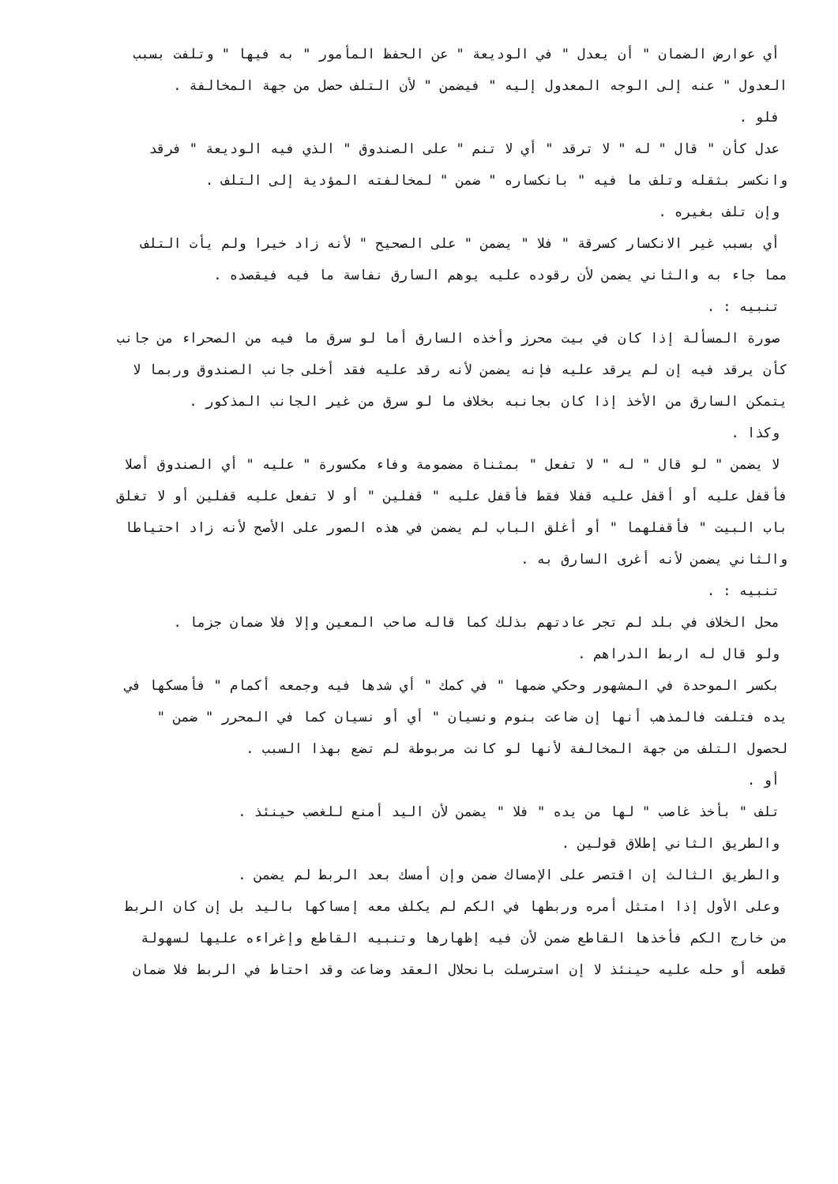أي عوارض الضمان " أن يعدل " في الوديعة " عن الحفظ المأمور " به فيها " وتلفت بسبب
العدول " عنه إلى الوجه المعدول إليه " فيضمن " لأن التلف حصل من جهة المخالفة .
فلو .
عدل كأن " قال " له " لا ترقد " أي لا تنم " على الصندوق " الذي فيه الوديعة " فرقد
وانكسر بثقله وتلف ما فيه " بانكساره " ضمن " لمخالفته المؤدية إلى التلف .
وإن تلف بغيره .
أي بسبب غير الانكسار كسرقة " فلا " يضمن " على الصحيح " لأنه زاد خيرا ولم يأت التلف
مما جاء به والثاني يضمن لأن رقوده عليه يوهم السارق نفاسة ما فيه فيقصده .
تنبيه : .
صورة المسألة إذا كان في بيت محرز وأخذه السارق أما لو سرق ما فيه من الصحراء من جانب
كأن يرقد فيه إن لم يرقد عليه فإنه يضمن لأنه رقد عليه فقد أخلى جانب الصندوق وربما لا
يتمكن السارق من الأخذ إذا كان بجانبه بخلاف ما لو سرق من غير الجانب المذكور .
وكذا .
لا يضمن " لو قال " له " لا تفعل " بمثناة مضمومة وفاء مكسورة " عليه " أي الصندوق أصلا
فأقفل عليه أو أقفل عليه قفلا فقط فأقفل عليه " قفلين " أو لا تفعل عليه قفلين أو لا تغلق
باب البيت " فأقفلهما " أو أغلق الباب لم يضمن في هذه الصور على الأصح لأنه زاد احتياطا
والثاني يضمن لأنه أغرى السارق به .
تنبيه : .
محل الخلاف في بلد لم تجر عادتهم بذلك كما قاله صاحب المعين وإلا فلا ضمان جزما .
ولو قال له اربط الدراهم .
بكسر الموحدة في المشهور وحكي ضمها " في كمك " أي شدها فيه وجمعه أكمام " فأمسكها في
يده فتلفت فالمذهب أنها إن ضاعت بنوم ونسيان " أي أو نسيان كما في المحرر " ضمن "
لحصول التلف من جهة المخالفة لأنها لو كانت مربوطة لم تضع بهذا السبب .
أو .
تلف " بأخذ غاصب " لها من يده " فلا " يضمن لأن اليد أمنع للغصب حينئذ .
والطريق الثاني إطلاق قولين .
والطريق الثالث إن اقتصر على الإمساك ضمن وإن أمسك بعد الربط لم يضمن .
وعلى الأول إذا امتثل أمره وربطها في الكم لم يكلف معه إمساكها باليد بل إن كان الربط
من خارج الكم فأخذها القاطع ضمن لأن فيه إظهارها وتنبيه القاطع وإغراءه عليها لسهولة
قطعه أو حله عليه حينئذ لا إن استرسلت بانحلال العقد وضاعت وقد احتاط في الربط فلا ضمان